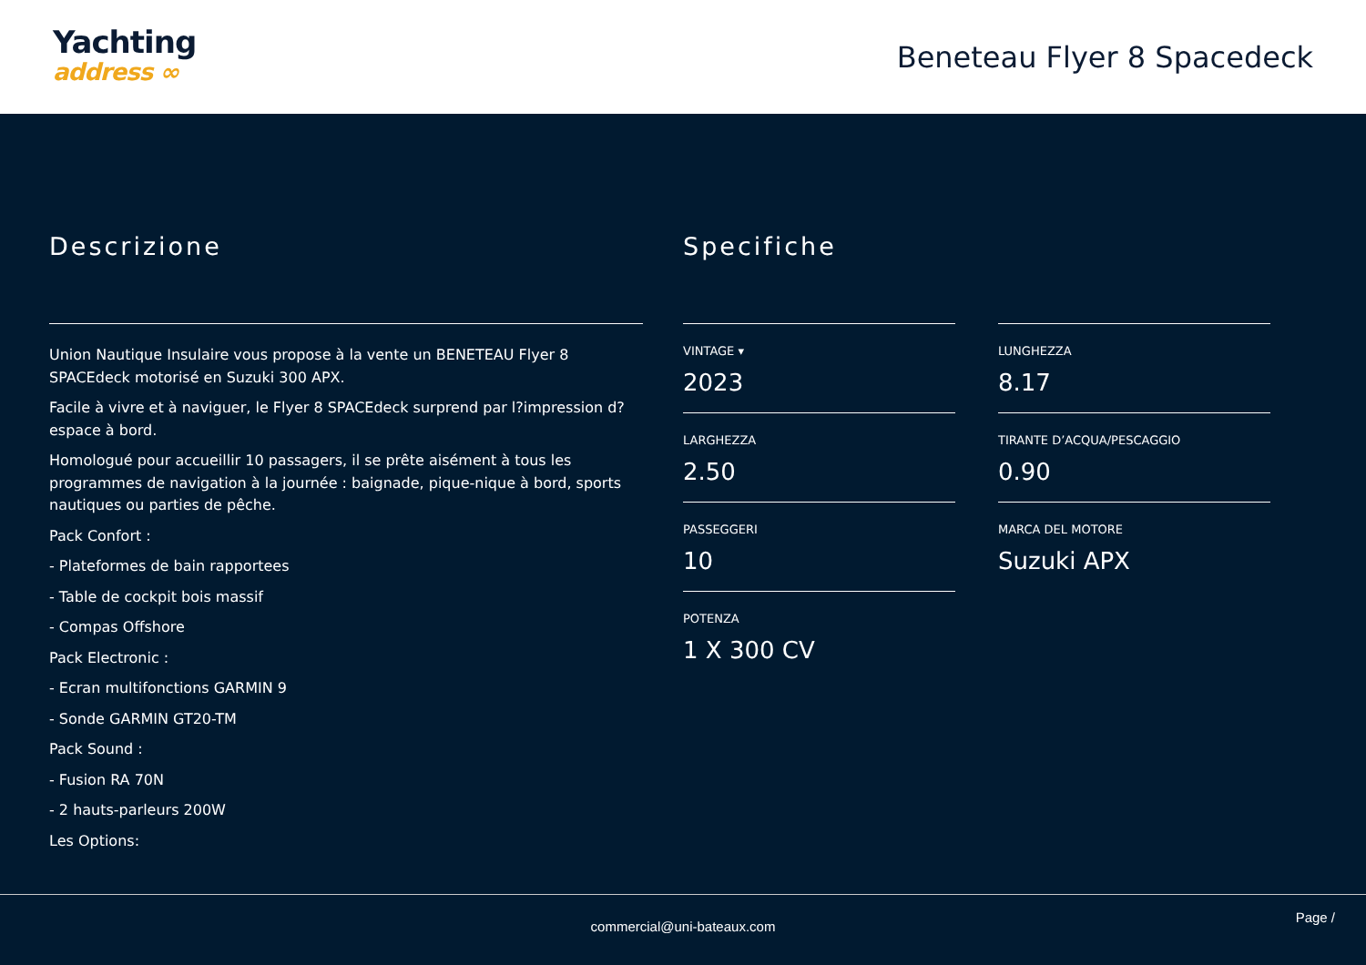Yachting
address ∞
Beneteau Flyer 8 Spacedeck
Descrizione
Union Nautique Insulaire vous propose à la vente un BENETEAU Flyer 8 SPACEdeck motorisé en Suzuki 300 APX.
Facile à vivre et à naviguer, le Flyer 8 SPACEdeck surprend par l?impression d?espace à bord.
Homologué pour accueillir 10 passagers, il se prête aisément à tous les programmes de navigation à la journée : baignade, pique-nique à bord, sports nautiques ou parties de pêche.
Pack Confort :
- Plateformes de bain rapportees
- Table de cockpit bois massif
- Compas Offshore
Pack Electronic :
- Ecran multifonctions GARMIN 9
- Sonde GARMIN GT20-TM
Pack Sound :
- Fusion RA 70N
- 2 hauts-parleurs 200W
Les Options:
Specifiche
VINTAGE ▾
2023
LUNGHEZZA
8.17
LARGHEZZA
2.50
TIRANTE D’ACQUA/PESCAGGIO
0.90
PASSEGGERI
10
MARCA DEL MOTORE
Suzuki APX
POTENZA
1 X 300 CV
commercial@uni-bateaux.com
Page /